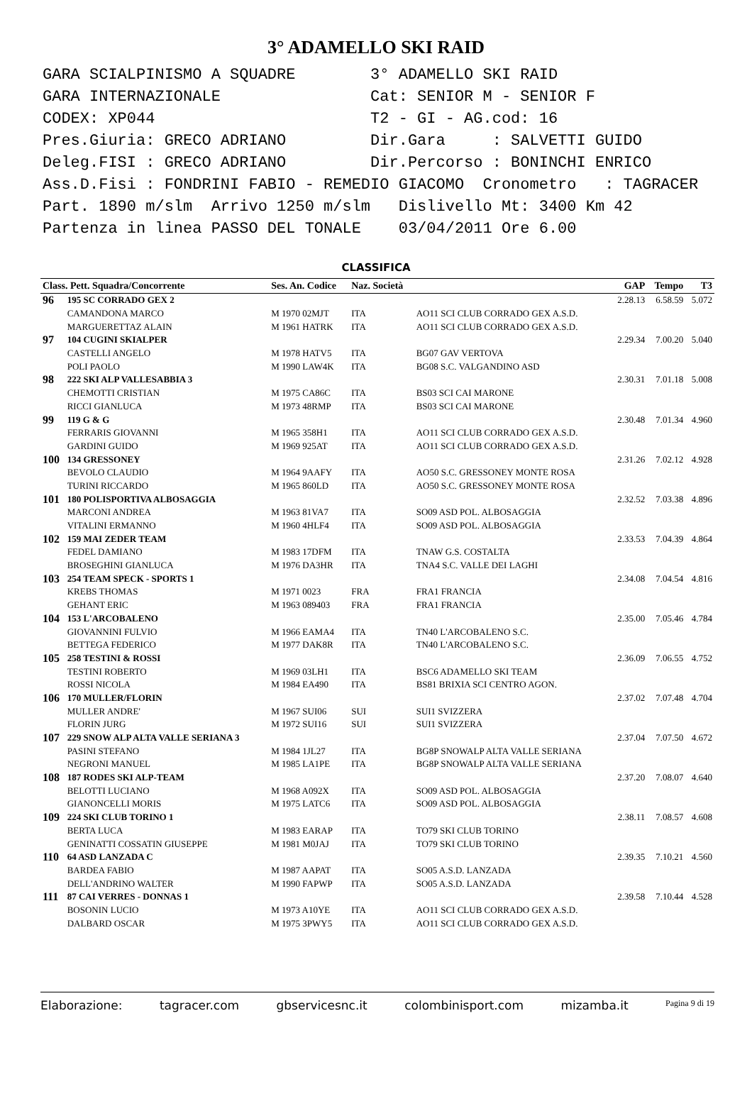3° ADAMELLO SKI RAID
GARA SCIALPINISMO A SQUADRE 3° ADAMELLO SKI RAID GARA INTERNAZIONALE Cat: SENIOR M - SENIOR F CODEX: XP044 T2 - GI - AG.cod: 16 Pres.Giuria: GRECO ADRIANO Dir.Gara : SALVETTI GUIDO Deleg.FISI : GRECO ADRIANO Dir.Percorso : BONINCHI ENRICO Ass.D.Fisi : FONDRINI FABIO - REMEDIO GIACOMO Cronometro : TAGRACER Part. 1890 m/slm Arrivo 1250 m/slm Dislivello Mt: 3400 Km 42 Partenza in linea PASSO DEL TONALE 03/04/2011 Ore 6.00
CLASSIFICA
| Class. Pett. Squadra/Concorrente | | Ses. An. Codice | Naz. Società | | GAP | Tempo | T3 |
| --- | --- | --- | --- | --- | --- | --- | --- |
| 96 | 195 SC CORRADO GEX 2 | | | | 2.28.13 | 6.58.59 | 5.072 |
| | CAMANDONA MARCO | M 1970 02MJT | ITA | AO11 SCI CLUB CORRADO GEX A.S.D. | | | |
| | MARGUERETTAZ ALAIN | M 1961 HATRK | ITA | AO11 SCI CLUB CORRADO GEX A.S.D. | | | |
| 97 | 104 CUGINI SKIALPER | | | | 2.29.34 | 7.00.20 | 5.040 |
| | CASTELLI ANGELO | M 1978 HATV5 | ITA | BG07 GAV VERTOVA | | | |
| | POLI PAOLO | M 1990 LAW4K | ITA | BG08 S.C. VALGANDINO ASD | | | |
| 98 | 222 SKI ALP VALLESABBIA 3 | | | | 2.30.31 | 7.01.18 | 5.008 |
| | CHEMOTTI CRISTIAN | M 1975 CA86C | ITA | BS03 SCI CAI MARONE | | | |
| | RICCI GIANLUCA | M 1973 48RMP | ITA | BS03 SCI CAI MARONE | | | |
| 99 | 119 G & G | | | | 2.30.48 | 7.01.34 | 4.960 |
| | FERRARIS GIOVANNI | M 1965 358H1 | ITA | AO11 SCI CLUB CORRADO GEX A.S.D. | | | |
| | GARDINI GUIDO | M 1969 925AT | ITA | AO11 SCI CLUB CORRADO GEX A.S.D. | | | |
| 100 | 134 GRESSONEY | | | | 2.31.26 | 7.02.12 | 4.928 |
| | BEVOLO CLAUDIO | M 1964 9AAFY | ITA | AO50 S.C. GRESSONEY MONTE ROSA | | | |
| | TURINI RICCARDO | M 1965 860LD | ITA | AO50 S.C. GRESSONEY MONTE ROSA | | | |
| 101 | 180 POLISPORTIVA ALBOSAGGIA | | | | 2.32.52 | 7.03.38 | 4.896 |
| | MARCONI ANDREA | M 1963 81VA7 | ITA | SO09 ASD POL. ALBOSAGGIA | | | |
| | VITALINI ERMANNO | M 1960 4HLF4 | ITA | SO09 ASD POL. ALBOSAGGIA | | | |
| 102 | 159 MAI ZEDER TEAM | | | | 2.33.53 | 7.04.39 | 4.864 |
| | FEDEL DAMIANO | M 1983 17DFM | ITA | TNAW G.S. COSTALTA | | | |
| | BROSEGHINI GIANLUCA | M 1976 DA3HR | ITA | TNA4 S.C. VALLE DEI LAGHI | | | |
| 103 | 254 TEAM SPECK - SPORTS 1 | | | | 2.34.08 | 7.04.54 | 4.816 |
| | KREBS THOMAS | M 1971 0023 | FRA | FRA1 FRANCIA | | | |
| | GEHANT ERIC | M 1963 089403 | FRA | FRA1 FRANCIA | | | |
| 104 | 153 L'ARCOBALENO | | | | 2.35.00 | 7.05.46 | 4.784 |
| | GIOVANNINI FULVIO | M 1966 EAMA4 | ITA | TN40 L'ARCOBALENO S.C. | | | |
| | BETTEGA FEDERICO | M 1977 DAK8R | ITA | TN40 L'ARCOBALENO S.C. | | | |
| 105 | 258 TESTINI & ROSSI | | | | 2.36.09 | 7.06.55 | 4.752 |
| | TESTINI ROBERTO | M 1969 03LH1 | ITA | BSC6 ADAMELLO SKI TEAM | | | |
| | ROSSI NICOLA | M 1984 EA490 | ITA | BS81 BRIXIA SCI CENTRO AGON. | | | |
| 106 | 170 MULLER/FLORIN | | | | 2.37.02 | 7.07.48 | 4.704 |
| | MULLER ANDRE' | M 1967 SUI06 | SUI | SUI1 SVIZZERA | | | |
| | FLORIN JURG | M 1972 SUI16 | SUI | SUI1 SVIZZERA | | | |
| 107 | 229 SNOW ALP ALTA VALLE SERIANA 3 | | | | 2.37.04 | 7.07.50 | 4.672 |
| | PASINI STEFANO | M 1984 1JL27 | ITA | BG8P SNOWALP ALTA VALLE SERIANA | | | |
| | NEGRONI MANUEL | M 1985 LA1PE | ITA | BG8P SNOWALP ALTA VALLE SERIANA | | | |
| 108 | 187 RODES SKI ALP-TEAM | | | | 2.37.20 | 7.08.07 | 4.640 |
| | BELOTTI LUCIANO | M 1968 A092X | ITA | SO09 ASD POL. ALBOSAGGIA | | | |
| | GIANONCELLI MORIS | M 1975 LATC6 | ITA | SO09 ASD POL. ALBOSAGGIA | | | |
| 109 | 224 SKI CLUB TORINO 1 | | | | 2.38.11 | 7.08.57 | 4.608 |
| | BERTA LUCA | M 1983 EARAP | ITA | TO79 SKI CLUB TORINO | | | |
| | GENINATTI COSSATIN GIUSEPPE | M 1981 M0JAJ | ITA | TO79 SKI CLUB TORINO | | | |
| 110 | 64 ASD LANZADA C | | | | 2.39.35 | 7.10.21 | 4.560 |
| | BARDEA FABIO | M 1987 AAPAT | ITA | SO05 A.S.D. LANZADA | | | |
| | DELL'ANDRINO WALTER | M 1990 FAPWP | ITA | SO05 A.S.D. LANZADA | | | |
| 111 | 87 CAI VERRES - DONNAS 1 | | | | 2.39.58 | 7.10.44 | 4.528 |
| | BOSONIN LUCIO | M 1973 A10YE | ITA | AO11 SCI CLUB CORRADO GEX A.S.D. | | | |
| | DALBARD OSCAR | M 1975 3PWY5 | ITA | AO11 SCI CLUB CORRADO GEX A.S.D. | | | |
Elaborazione: tagracer.com gbservicesnc.it colombinisport.com mizamba.it Pagina 9 di 19